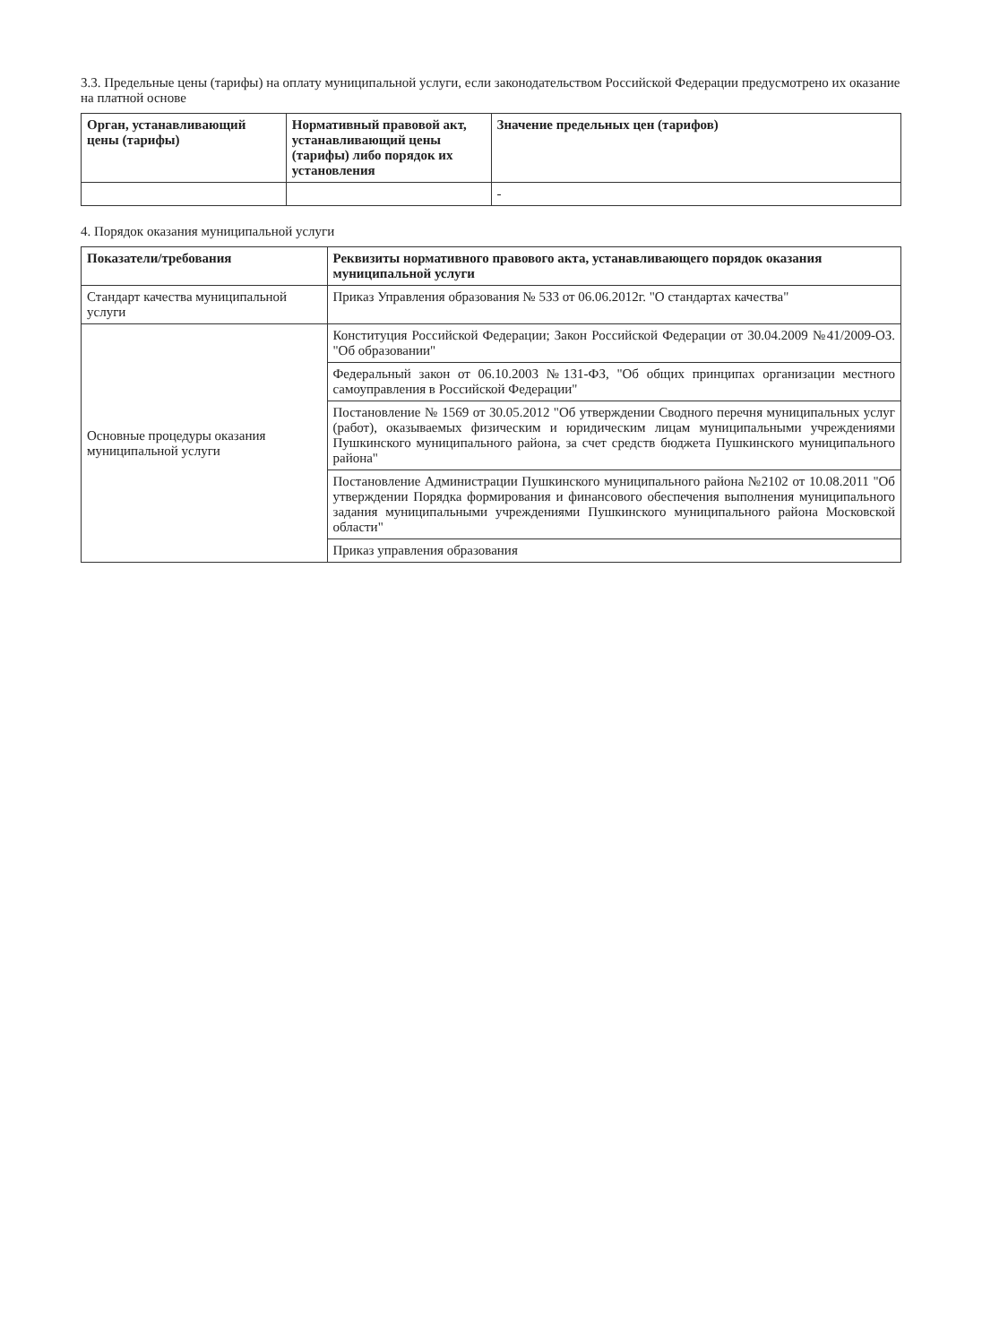3.3. Предельные цены (тарифы) на оплату муниципальной услуги, если законодательством Российской Федерации предусмотрено их оказание на платной основе
| Орган, устанавливающий цены (тарифы) | Нормативный правовой акт, устанавливающий цены (тарифы) либо порядок их установления | Значение предельных цен (тарифов) |
| --- | --- | --- |
| | | - |
4. Порядок оказания муниципальной услуги
| Показатели/требования | Реквизиты нормативного правового акта, устанавливающего порядок оказания муниципальной услуги |
| --- | --- |
| Стандарт качества муниципальной услуги | Приказ Управления образования № 533 от 06.06.2012г. "О стандартах качества" |
| Основные процедуры оказания муниципальной услуги | Конституция Российской Федерации; Закон Российской Федерации от 30.04.2009 №41/2009-ОЗ. "Об образовании" |
| | Федеральный закон от 06.10.2003 №131-ФЗ, "Об общих принципах организации местного самоуправления в Российской Федерации" |
| | Постановление № 1569 от 30.05.2012 "Об утверждении Сводного перечня муниципальных услуг (работ), оказываемых физическим и юридическим лицам муниципальными учреждениями Пушкинского муниципального района, за счет средств бюджета Пушкинского муниципального района" |
| | Постановление Администрации Пушкинского муниципального района №2102 от 10.08.2011 "Об утверждении Порядка формирования и финансового обеспечения выполнения муниципального задания муниципальными учреждениями Пушкинского муниципального района Московской области" |
| | Приказ управления образования |